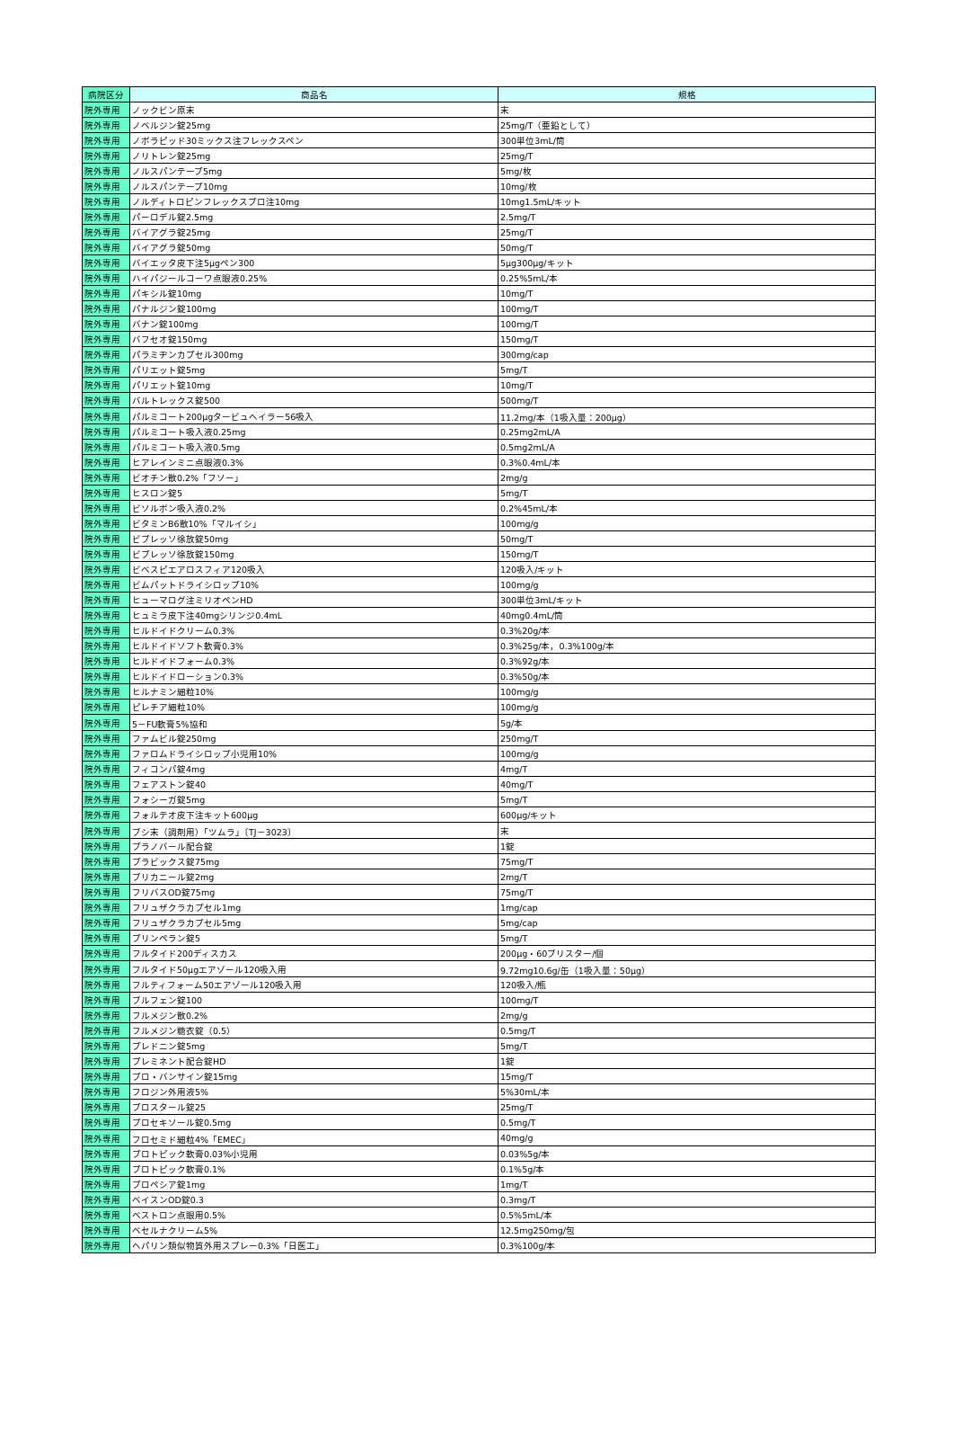| 病院区分 | 商品名 | 規格 |
| --- | --- | --- |
| 院外専用 | ノックビン原末 | 末 |
| 院外専用 | ノベルジン錠25mg | 25mg/T（亜鉛として） |
| 院外専用 | ノボラピッド30ミックス注フレックスペン | 300単位3mL/筒 |
| 院外専用 | ノリトレン錠25mg | 25mg/T |
| 院外専用 | ノルスパンテープ5mg | 5mg/枚 |
| 院外専用 | ノルスパンテープ10mg | 10mg/枚 |
| 院外専用 | ノルディトロピンフレックスプロ注10mg | 10mg1.5mL/キット |
| 院外専用 | パーロデル錠2.5mg | 2.5mg/T |
| 院外専用 | バイアグラ錠25mg | 25mg/T |
| 院外専用 | バイアグラ錠50mg | 50mg/T |
| 院外専用 | バイエッタ皮下注5μgペン300 | 5μg300μg/キット |
| 院外専用 | ハイパジールコーワ点眼液0.25% | 0.25%5mL/本 |
| 院外専用 | パキシル錠10mg | 10mg/T |
| 院外専用 | パナルジン錠100mg | 100mg/T |
| 院外専用 | バナン錠100mg | 100mg/T |
| 院外専用 | バフセオ錠150mg | 150mg/T |
| 院外専用 | パラミヂンカプセル300mg | 300mg/cap |
| 院外専用 | パリエット錠5mg | 5mg/T |
| 院外専用 | パリエット錠10mg | 10mg/T |
| 院外専用 | バルトレックス錠500 | 500mg/T |
| 院外専用 | パルミコート200μgタービュヘイラー56吸入 | 11.2mg/本（1吸入量：200μg） |
| 院外専用 | パルミコート吸入液0.25mg | 0.25mg2mL/A |
| 院外専用 | パルミコート吸入液0.5mg | 0.5mg2mL/A |
| 院外専用 | ヒアレインミニ点眼液0.3% | 0.3%0.4mL/本 |
| 院外専用 | ビオチン散0.2%「フソー」 | 2mg/g |
| 院外専用 | ヒスロン錠5 | 5mg/T |
| 院外専用 | ビソルボン吸入液0.2% | 0.2%45mL/本 |
| 院外専用 | ビタミンB6散10%「マルイシ」 | 100mg/g |
| 院外専用 | ビプレッソ徐放錠50mg | 50mg/T |
| 院外専用 | ビプレッソ徐放錠150mg | 150mg/T |
| 院外専用 | ビベスピエアロスフィア120吸入 | 120吸入/キット |
| 院外専用 | ビムパットドライシロップ10% | 100mg/g |
| 院外専用 | ヒューマログ注ミリオペンHD | 300単位3mL/キット |
| 院外専用 | ヒュミラ皮下注40mgシリンジ0.4mL | 40mg0.4mL/筒 |
| 院外専用 | ヒルドイドクリーム0.3% | 0.3%20g/本 |
| 院外専用 | ヒルドイドソフト軟膏0.3% | 0.3%25g/本，0.3%100g/本 |
| 院外専用 | ヒルドイドフォーム0.3% | 0.3%92g/本 |
| 院外専用 | ヒルドイドローション0.3% | 0.3%50g/本 |
| 院外専用 | ヒルナミン細粒10% | 100mg/g |
| 院外専用 | ピレチア細粒10% | 100mg/g |
| 院外専用 | 5－FU軟膏5%協和 | 5g/本 |
| 院外専用 | ファムビル錠250mg | 250mg/T |
| 院外専用 | ファロムドライシロップ小児用10% | 100mg/g |
| 院外専用 | フィコンパ錠4mg | 4mg/T |
| 院外専用 | フェアストン錠40 | 40mg/T |
| 院外専用 | フォシーガ錠5mg | 5mg/T |
| 院外専用 | フォルテオ皮下注キット600μg | 600μg/キット |
| 院外専用 | ブシ末（調剤用）「ツムラ」〔TJ－3023〕 | 末 |
| 院外専用 | プラノバール配合錠 | 1錠 |
| 院外専用 | プラビックス錠75mg | 75mg/T |
| 院外専用 | ブリカニール錠2mg | 2mg/T |
| 院外専用 | フリバスOD錠75mg | 75mg/T |
| 院外専用 | フリュザクラカプセル1mg | 1mg/cap |
| 院外専用 | フリュザクラカプセル5mg | 5mg/cap |
| 院外専用 | プリンペラン錠5 | 5mg/T |
| 院外専用 | フルタイド200ディスカス | 200μg・60ブリスター/個 |
| 院外専用 | フルタイド50μgエアゾール120吸入用 | 9.72mg10.6g/缶（1吸入量：50μg） |
| 院外専用 | フルティフォーム50エアゾール120吸入用 | 120吸入/瓶 |
| 院外専用 | ブルフェン錠100 | 100mg/T |
| 院外専用 | フルメジン散0.2% | 2mg/g |
| 院外専用 | フルメジン糖衣錠（0.5） | 0.5mg/T |
| 院外専用 | プレドニン錠5mg | 5mg/T |
| 院外専用 | プレミネント配合錠HD | 1錠 |
| 院外専用 | プロ・バンサイン錠15mg | 15mg/T |
| 院外専用 | フロジン外用液5% | 5%30mL/本 |
| 院外専用 | プロスタール錠25 | 25mg/T |
| 院外専用 | プロセキソール錠0.5mg | 0.5mg/T |
| 院外専用 | フロセミド細粒4%「EMEC」 | 40mg/g |
| 院外専用 | プロトピック軟膏0.03%小児用 | 0.03%5g/本 |
| 院外専用 | プロトピック軟膏0.1% | 0.1%5g/本 |
| 院外専用 | プロペシア錠1mg | 1mg/T |
| 院外専用 | ベイスンOD錠0.3 | 0.3mg/T |
| 院外専用 | ベストロン点眼用0.5% | 0.5%5mL/本 |
| 院外専用 | ベセルナクリーム5% | 12.5mg250mg/包 |
| 院外専用 | ヘパリン類似物質外用スプレー0.3%「日医工」 | 0.3%100g/本 |